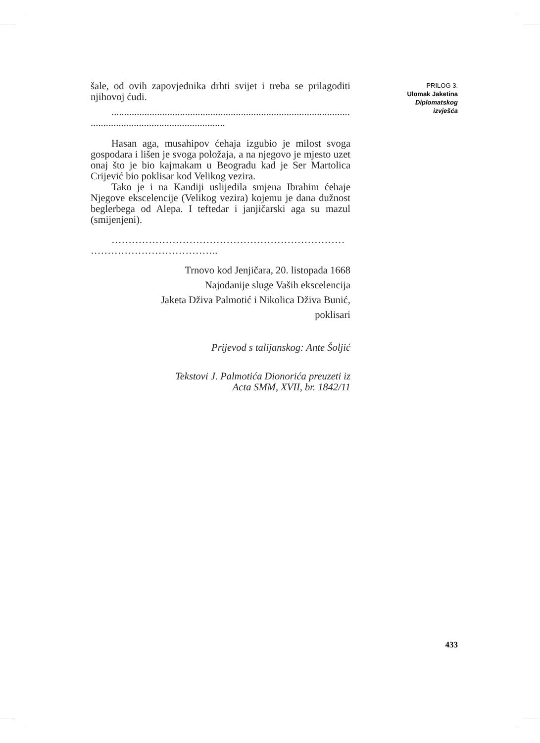šale, od ovih zapovjednika drhti svijet i treba se prilagoditi njihovoj ćudi.
.....................................................................................................
.....................................................
Hasan aga, musahipov ćehaja izgubio je milost svoga gospodara i lišen je svoga položaja, a na njegovo je mjesto uzet onaj što je bio kajmakam u Beogradu kad je Ser Martolica Crijević bio poklisar kod Velikog vezira.
Tako je i na Kandiji uslijedila smjena Ibrahim ćehaje Njegove ekscelencije (Velikog vezira) kojemu je dana dužnost beglerbega od Alepa. I teftedar i janjičarski aga su mazul (smijenjeni).
……………………………………………………………
………………………………..
Trnovo kod Jenjičara, 20. listopada 1668
Najodanije sluge Vaših ekscelencija
Jaketa Dživa Palmotić i Nikolica Dživa Bunić,
poklisari
Prijevod s talijanskog: Ante Šoljić
Tekstovi J. Palmotića Dionorića preuzeti iz
Acta SMM, XVII, br. 1842/11
PRILOG 3.
Ulomak Jaketina
Diplomatskog
izvješća
433